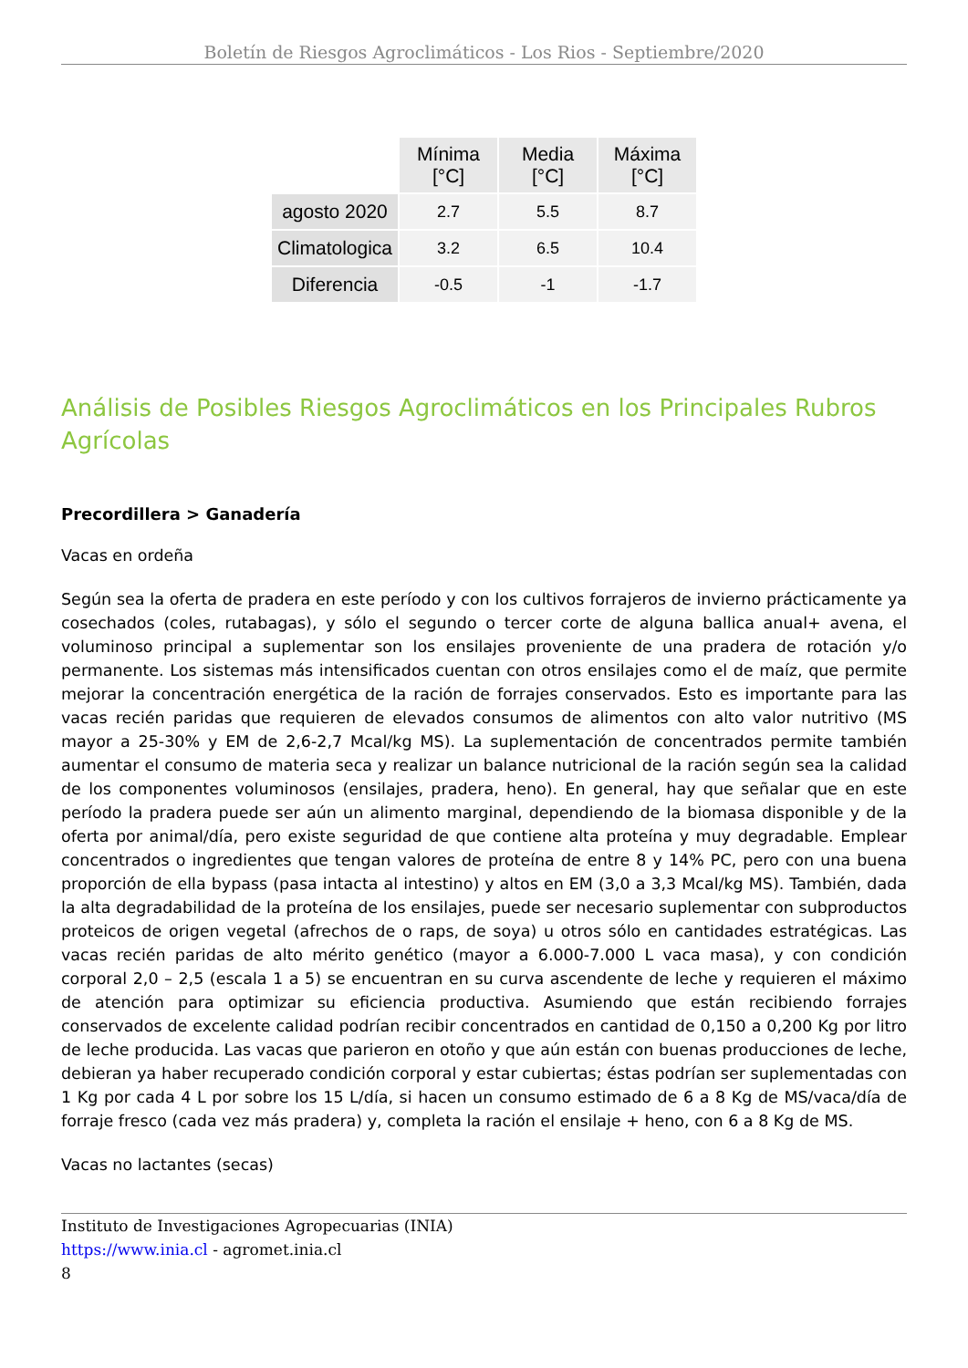Boletín de Riesgos Agroclimáticos - Los Rios - Septiembre/2020
| | Mínima [°C] | Media [°C] | Máxima [°C] |
| agosto 2020 | 2.7 | 5.5 | 8.7 |
| Climatologica | 3.2 | 6.5 | 10.4 |
| Diferencia | -0.5 | -1 | -1.7 |
Análisis de Posibles Riesgos Agroclimáticos en los Principales Rubros Agrícolas
Precordillera > Ganadería
Vacas en ordeña
Según sea la oferta de pradera en este período y con los cultivos forrajeros de invierno prácticamente ya cosechados (coles, rutabagas), y sólo el segundo o tercer corte de alguna ballica anual+ avena, el voluminoso principal a suplementar son los ensilajes proveniente de una pradera de rotación y/o permanente. Los sistemas más intensificados cuentan con otros ensilajes como el de maíz, que permite mejorar la concentración energética de la ración de forrajes conservados. Esto es importante para las vacas recién paridas que requieren de elevados consumos de alimentos con alto valor nutritivo (MS mayor a 25-30% y EM de 2,6-2,7 Mcal/kg MS). La suplementación de concentrados permite también aumentar el consumo de materia seca y realizar un balance nutricional de la ración según sea la calidad de los componentes voluminosos (ensilajes, pradera, heno). En general, hay que señalar que en este período la pradera puede ser aún un alimento marginal, dependiendo de la biomasa disponible y de la oferta por animal/día, pero existe seguridad de que contiene alta proteína y muy degradable. Emplear concentrados o ingredientes que tengan valores de proteína de entre 8 y 14% PC, pero con una buena proporción de ella bypass (pasa intacta al intestino) y altos en EM (3,0 a 3,3 Mcal/kg MS). También, dada la alta degradabilidad de la proteína de los ensilajes, puede ser necesario suplementar con subproductos proteicos de origen vegetal (afrechos de o raps, de soya) u otros sólo en cantidades estratégicas. Las vacas recién paridas de alto mérito genético (mayor a 6.000-7.000 L vaca masa), y con condición corporal 2,0 – 2,5 (escala 1 a 5) se encuentran en su curva ascendente de leche y requieren el máximo de atención para optimizar su eficiencia productiva. Asumiendo que están recibiendo forrajes conservados de excelente calidad podrían recibir concentrados en cantidad de 0,150 a 0,200 Kg por litro de leche producida. Las vacas que parieron en otoño y que aún están con buenas producciones de leche, debieran ya haber recuperado condición corporal y estar cubiertas; éstas podrían ser suplementadas con 1 Kg por cada 4 L por sobre los 15 L/día, si hacen un consumo estimado de 6 a 8 Kg de MS/vaca/día de forraje fresco (cada vez más pradera) y, completa la ración el ensilaje + heno, con 6 a 8 Kg de MS.
Vacas no lactantes (secas)
Instituto de Investigaciones Agropecuarias (INIA)
https://www.inia.cl - agromet.inia.cl
8